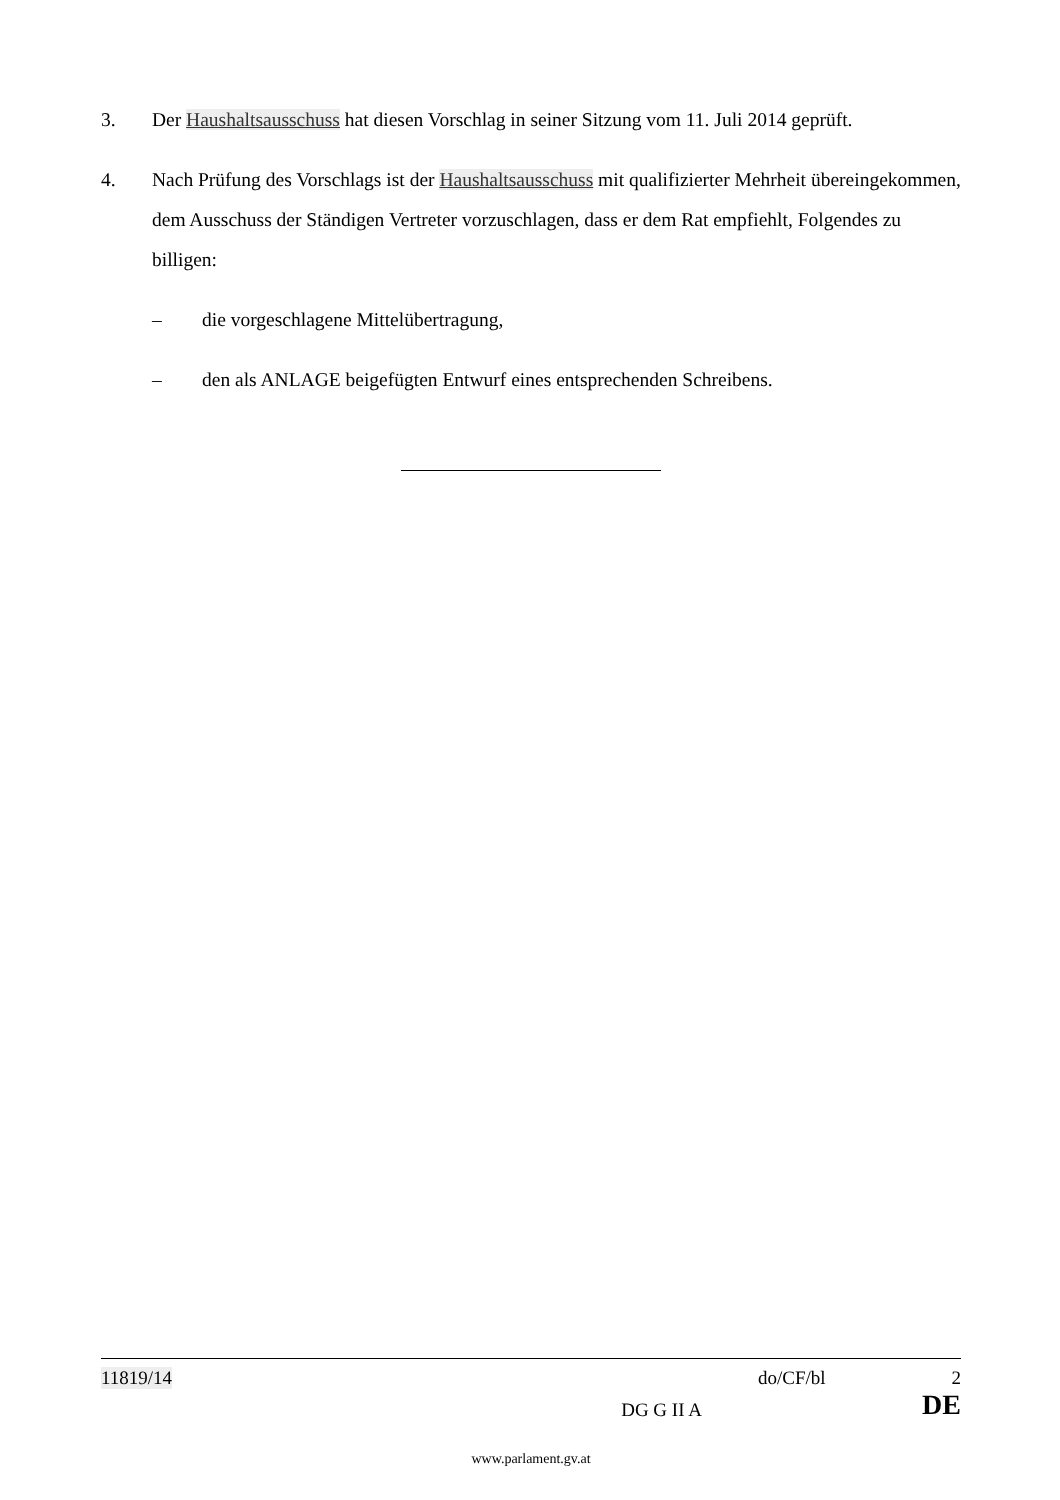3. Der Haushaltsausschuss hat diesen Vorschlag in seiner Sitzung vom 11. Juli 2014 geprüft.
4. Nach Prüfung des Vorschlags ist der Haushaltsausschuss mit qualifizierter Mehrheit übereingekommen, dem Ausschuss der Ständigen Vertreter vorzuschlagen, dass er dem Rat empfiehlt, Folgendes zu billigen:
– die vorgeschlagene Mittelübertragung,
– den als ANLAGE beigefügten Entwurf eines entsprechenden Schreibens.
11819/14 do/CF/bl 2
DG G II A DE
www.parlament.gv.at